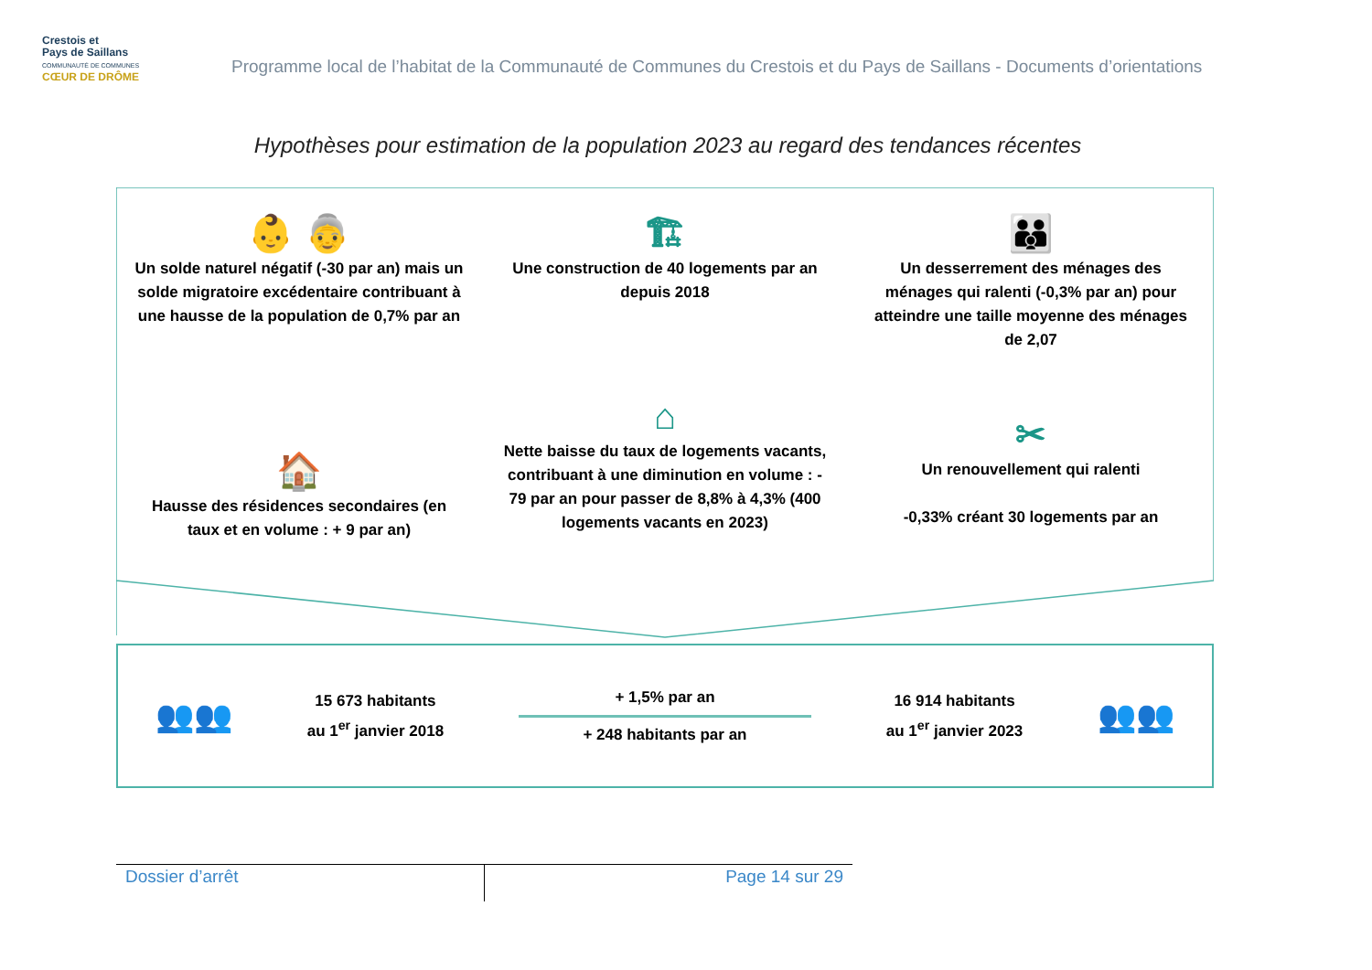Crestois et
Pays de Saillans
COMMUNAUTÉ DE COMMUNES
CŒUR DE DRÔME
Programme local de l’habitat de la Communauté de Communes du Crestois et du Pays de Saillans - Documents d’orientations
Hypothèses pour estimation de la population 2023 au regard des tendances récentes
👶 👵
Un solde naturel négatif (-30 par an) mais un solde migratoire excédentaire contribuant à une hausse de la population de 0,7% par an
🏗
Une construction de 40 logements par an depuis 2018
👪
Un desserrement des ménages des ménages qui ralenti (-0,3% par an) pour atteindre une taille moyenne des ménages de 2,07
🏠
Hausse des résidences secondaires (en taux et en volume : + 9 par an)
⌂
Nette baisse du taux de logements vacants, contribuant à une diminution en volume : - 79 par an pour passer de 8,8% à 4,3% (400 logements vacants en 2023)
✂
Un renouvellement qui ralenti
-0,33% créant 30 logements par an
👥👥
15 673 habitants
au 1<sup>er</sup> janvier 2018
+ 1,5% par an
+ 248 habitants par an
16 914 habitants
au 1<sup>er</sup> janvier 2023
👥👥
Dossier d’arrêt Page 14 sur 29